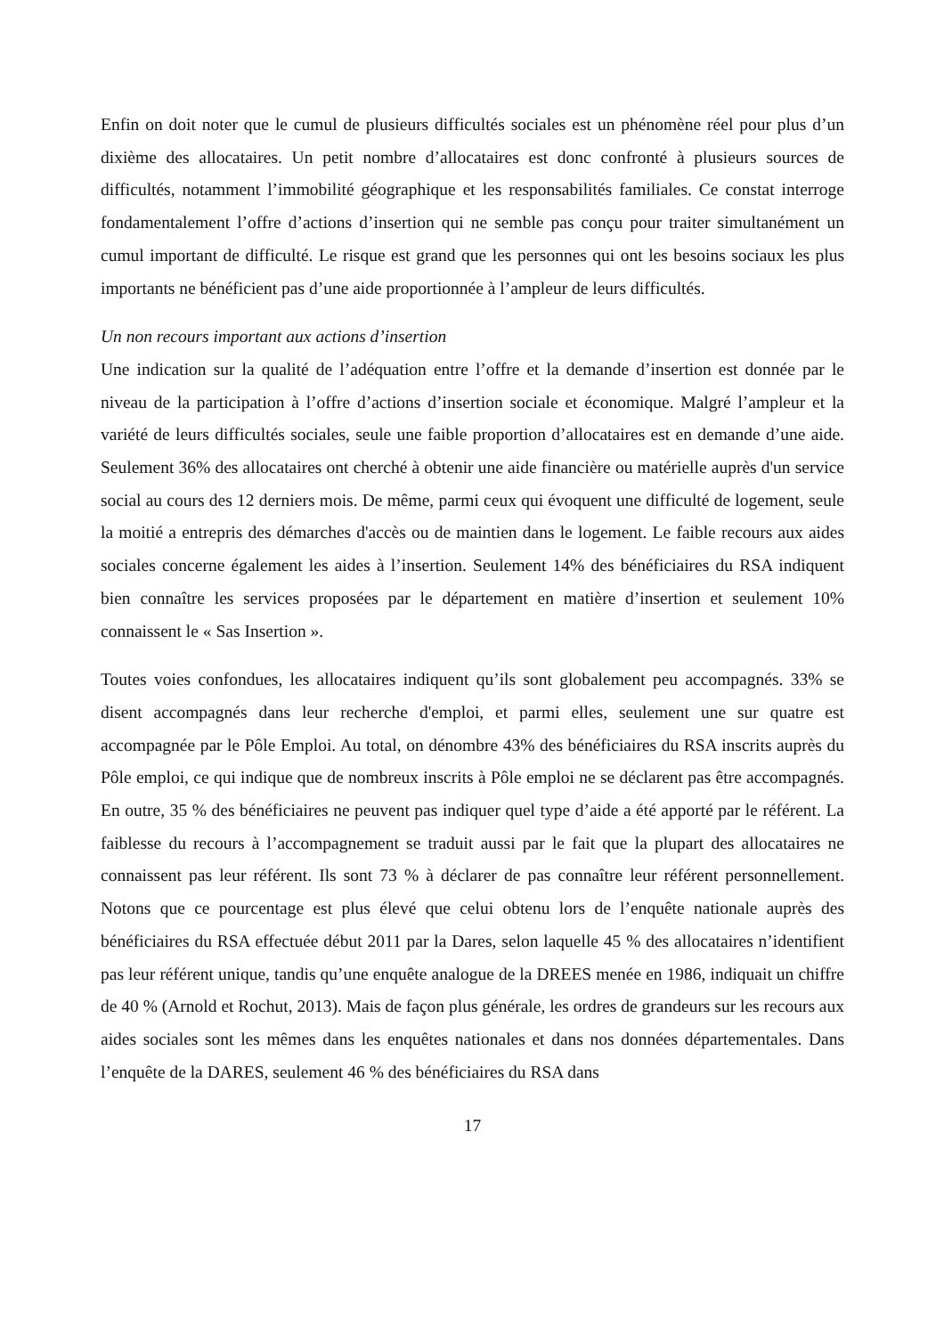Enfin on doit noter que le cumul de plusieurs difficultés sociales est un phénomène réel pour plus d’un dixième des allocataires. Un petit nombre d’allocataires est donc confronté à plusieurs sources de difficultés, notamment l’immobilité géographique et les responsabilités familiales. Ce constat interroge fondamentalement l’offre d’actions d’insertion qui ne semble pas conçu pour traiter simultanément un cumul important de difficulté. Le risque est grand que les personnes qui ont les besoins sociaux les plus importants ne bénéficient pas d’une aide proportionnée à l’ampleur de leurs difficultés.
Un non recours important aux actions d’insertion
Une indication sur la qualité de l’adéquation entre l’offre et la demande d’insertion est donnée par le niveau de la participation à l’offre d’actions d’insertion sociale et économique. Malgré l’ampleur et la variété de leurs difficultés sociales, seule une faible proportion d’allocataires est en demande d’une aide. Seulement 36% des allocataires ont cherché à obtenir une aide financière ou matérielle auprès d'un service social au cours des 12 derniers mois. De même, parmi ceux qui évoquent une difficulté de logement, seule la moitié a entrepris des démarches d'accès ou de maintien dans le logement. Le faible recours aux aides sociales concerne également les aides à l’insertion. Seulement 14% des bénéficiaires du RSA indiquent bien connaître les services proposées par le département en matière d’insertion et seulement 10% connaissent le « Sas Insertion ».
Toutes voies confondues, les allocataires indiquent qu’ils sont globalement peu accompagnés. 33% se disent accompagnés dans leur recherche d'emploi, et parmi elles, seulement une sur quatre est accompagnée par le Pôle Emploi. Au total, on dénombre 43% des bénéficiaires du RSA inscrits auprès du Pôle emploi, ce qui indique que de nombreux inscrits à Pôle emploi ne se déclarent pas être accompagnés. En outre, 35 % des bénéficiaires ne peuvent pas indiquer quel type d’aide a été apporté par le référent. La faiblesse du recours à l’accompagnement se traduit aussi par le fait que la plupart des allocataires ne connaissent pas leur référent. Ils sont 73 % à déclarer de pas connaître leur référent personnellement. Notons que ce pourcentage est plus élevé que celui obtenu lors de l’enquête nationale auprès des bénéficiaires du RSA effectuée début 2011 par la Dares, selon laquelle 45 % des allocataires n’identifient pas leur référent unique, tandis qu’une enquête analogue de la DREES menée en 1986, indiquait un chiffre de 40 % (Arnold et Rochut, 2013). Mais de façon plus générale, les ordres de grandeurs sur les recours aux aides sociales sont les mêmes dans les enquêtes nationales et dans nos données départementales. Dans l’enquête de la DARES, seulement 46 % des bénéficiaires du RSA dans
17